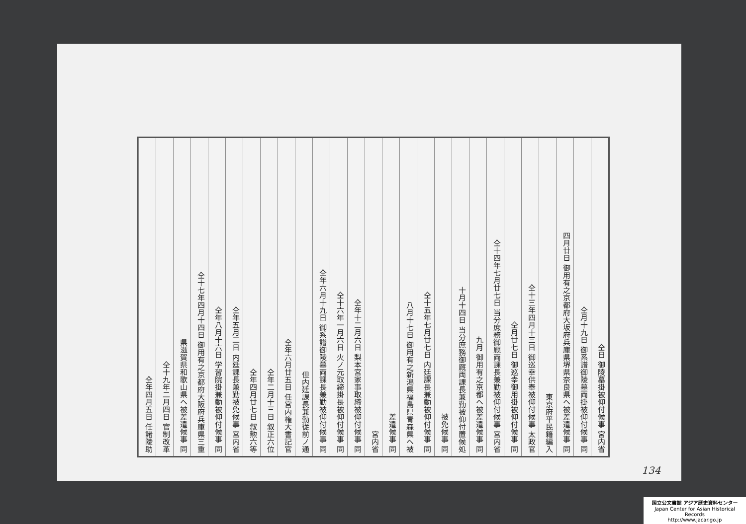| 仝日 御陵墓掛被仰付候事 宮内省 | 仝月十九日 御系譜御陵墓両掛被仰付候事 同 | 四月廿日 御用有之京都府大坂府兵庫県堺県奈良県ヘ被差遣候事 同 | 東京府平民籍編入 | 仝十三年四月十三日 御巡幸供奉被仰付候事 太政官 | 仝月廿七日 御巡幸御用掛被仰付候事 同 | 仝十四年七月廿七日 当分庶務御厩両課長兼勤被仰付候事 宮内省 | 九月 御用有之京都ヘ被差遣候事 同 | 十月十四日 当分庶務御厩両課長兼勤被仰付置候処 | 被免候事 同 | 仝十五年七月廿七日 内廷課長兼勤被仰付候事 同 | 八月十七日 御用有之新潟県福島県青森県ヘ被 | 差遣候事 同 | 宮内省 | 仝年十二月六日 梨本宮家事取締被仰付候事 同 | 仝十六年一月六日 火ノ元取締掛長被仰付候事 同 | 仝年六月十九日 御系譜御陵墓両課長兼勤被仰付候事 同 | 但内廷課長兼勤従前ノ通 | 仝年六月廿五日 任宮内権大書記官 | 仝年二月十三日 叙正六位 | 仝年四月廿七日 叙勲六等 | 仝年五月二日 内廷課長兼勤被免候事 宮内省 | 仝年八月十六日 学習院掛兼勤被仰付候事 同 | 仝十七年四月十四日 御用有之京都府大阪府兵庫県三重 | 県滋賀県和歌山県ヘ被差遣候事 同 | 仝十九年二月四日 官制改革 | 仝年四月五日 任諸陵助 |
134
国立公文書館 アジア歴史資料センター
Japan Center for Asian Historical Records
http://www.jacar.go.jp